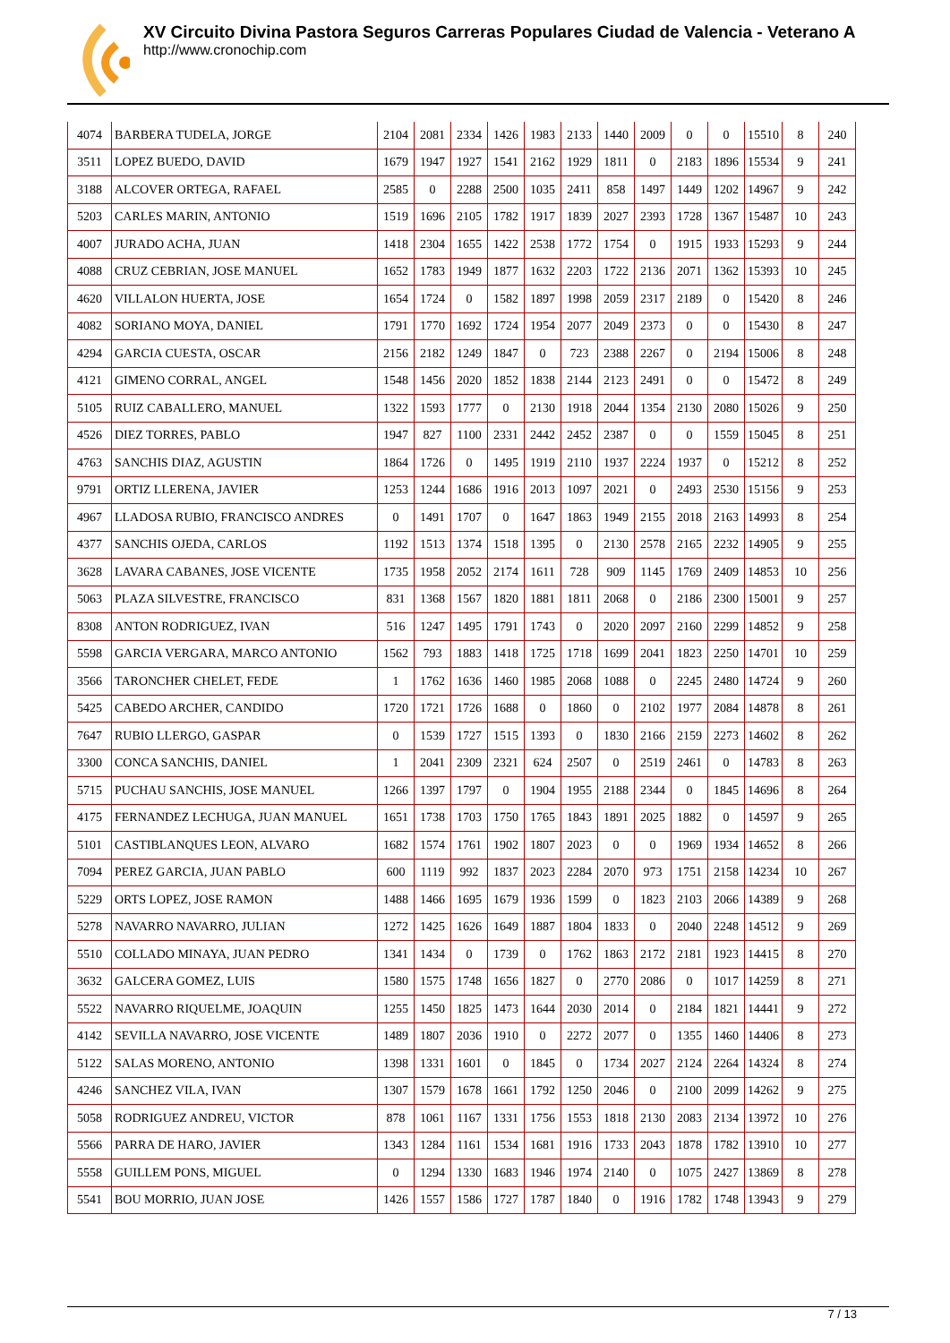XV Circuito Divina Pastora Seguros Carreras Populares Ciudad de Valencia - Veterano A
http://www.cronochip.com
| 4074 | BARBERA TUDELA, JORGE | 2104 | 2081 | 2334 | 1426 | 1983 | 2133 | 1440 | 2009 | 0 | 0 | 15510 | 8 | 240 |
| 3511 | LOPEZ BUEDO, DAVID | 1679 | 1947 | 1927 | 1541 | 2162 | 1929 | 1811 | 0 | 2183 | 1896 | 15534 | 9 | 241 |
| 3188 | ALCOVER ORTEGA, RAFAEL | 2585 | 0 | 2288 | 2500 | 1035 | 2411 | 858 | 1497 | 1449 | 1202 | 14967 | 9 | 242 |
| 5203 | CARLES MARIN, ANTONIO | 1519 | 1696 | 2105 | 1782 | 1917 | 1839 | 2027 | 2393 | 1728 | 1367 | 15487 | 10 | 243 |
| 4007 | JURADO ACHA, JUAN | 1418 | 2304 | 1655 | 1422 | 2538 | 1772 | 1754 | 0 | 1915 | 1933 | 15293 | 9 | 244 |
| 4088 | CRUZ CEBRIAN, JOSE MANUEL | 1652 | 1783 | 1949 | 1877 | 1632 | 2203 | 1722 | 2136 | 2071 | 1362 | 15393 | 10 | 245 |
| 4620 | VILLALON HUERTA, JOSE | 1654 | 1724 | 0 | 1582 | 1897 | 1998 | 2059 | 2317 | 2189 | 0 | 15420 | 8 | 246 |
| 4082 | SORIANO MOYA, DANIEL | 1791 | 1770 | 1692 | 1724 | 1954 | 2077 | 2049 | 2373 | 0 | 0 | 15430 | 8 | 247 |
| 4294 | GARCIA CUESTA, OSCAR | 2156 | 2182 | 1249 | 1847 | 0 | 723 | 2388 | 2267 | 0 | 2194 | 15006 | 8 | 248 |
| 4121 | GIMENO CORRAL, ANGEL | 1548 | 1456 | 2020 | 1852 | 1838 | 2144 | 2123 | 2491 | 0 | 0 | 15472 | 8 | 249 |
| 5105 | RUIZ CABALLERO, MANUEL | 1322 | 1593 | 1777 | 0 | 2130 | 1918 | 2044 | 1354 | 2130 | 2080 | 15026 | 9 | 250 |
| 4526 | DIEZ TORRES, PABLO | 1947 | 827 | 1100 | 2331 | 2442 | 2452 | 2387 | 0 | 0 | 1559 | 15045 | 8 | 251 |
| 4763 | SANCHIS DIAZ, AGUSTIN | 1864 | 1726 | 0 | 1495 | 1919 | 2110 | 1937 | 2224 | 1937 | 0 | 15212 | 8 | 252 |
| 9791 | ORTIZ LLERENA, JAVIER | 1253 | 1244 | 1686 | 1916 | 2013 | 1097 | 2021 | 0 | 2493 | 2530 | 15156 | 9 | 253 |
| 4967 | LLADOSA RUBIO, FRANCISCO ANDRES | 0 | 1491 | 1707 | 0 | 1647 | 1863 | 1949 | 2155 | 2018 | 2163 | 14993 | 8 | 254 |
| 4377 | SANCHIS OJEDA, CARLOS | 1192 | 1513 | 1374 | 1518 | 1395 | 0 | 2130 | 2578 | 2165 | 2232 | 14905 | 9 | 255 |
| 3628 | LAVARA CABANES, JOSE VICENTE | 1735 | 1958 | 2052 | 2174 | 1611 | 728 | 909 | 1145 | 1769 | 2409 | 14853 | 10 | 256 |
| 5063 | PLAZA SILVESTRE, FRANCISCO | 831 | 1368 | 1567 | 1820 | 1881 | 1811 | 2068 | 0 | 2186 | 2300 | 15001 | 9 | 257 |
| 8308 | ANTON RODRIGUEZ, IVAN | 516 | 1247 | 1495 | 1791 | 1743 | 0 | 2020 | 2097 | 2160 | 2299 | 14852 | 9 | 258 |
| 5598 | GARCIA VERGARA, MARCO ANTONIO | 1562 | 793 | 1883 | 1418 | 1725 | 1718 | 1699 | 2041 | 1823 | 2250 | 14701 | 10 | 259 |
| 3566 | TARONCHER CHELET, FEDE | 1 | 1762 | 1636 | 1460 | 1985 | 2068 | 1088 | 0 | 2245 | 2480 | 14724 | 9 | 260 |
| 5425 | CABEDO ARCHER, CANDIDO | 1720 | 1721 | 1726 | 1688 | 0 | 1860 | 0 | 2102 | 1977 | 2084 | 14878 | 8 | 261 |
| 7647 | RUBIO LLERGO, GASPAR | 0 | 1539 | 1727 | 1515 | 1393 | 0 | 1830 | 2166 | 2159 | 2273 | 14602 | 8 | 262 |
| 3300 | CONCA SANCHIS, DANIEL | 1 | 2041 | 2309 | 2321 | 624 | 2507 | 0 | 2519 | 2461 | 0 | 14783 | 8 | 263 |
| 5715 | PUCHAU SANCHIS, JOSE MANUEL | 1266 | 1397 | 1797 | 0 | 1904 | 1955 | 2188 | 2344 | 0 | 1845 | 14696 | 8 | 264 |
| 4175 | FERNANDEZ LECHUGA, JUAN MANUEL | 1651 | 1738 | 1703 | 1750 | 1765 | 1843 | 1891 | 2025 | 1882 | 0 | 14597 | 9 | 265 |
| 5101 | CASTIBLANQUES LEON, ALVARO | 1682 | 1574 | 1761 | 1902 | 1807 | 2023 | 0 | 0 | 1969 | 1934 | 14652 | 8 | 266 |
| 7094 | PEREZ GARCIA, JUAN PABLO | 600 | 1119 | 992 | 1837 | 2023 | 2284 | 2070 | 973 | 1751 | 2158 | 14234 | 10 | 267 |
| 5229 | ORTS LOPEZ, JOSE RAMON | 1488 | 1466 | 1695 | 1679 | 1936 | 1599 | 0 | 1823 | 2103 | 2066 | 14389 | 9 | 268 |
| 5278 | NAVARRO NAVARRO, JULIAN | 1272 | 1425 | 1626 | 1649 | 1887 | 1804 | 1833 | 0 | 2040 | 2248 | 14512 | 9 | 269 |
| 5510 | COLLADO MINAYA, JUAN PEDRO | 1341 | 1434 | 0 | 1739 | 0 | 1762 | 1863 | 2172 | 2181 | 1923 | 14415 | 8 | 270 |
| 3632 | GALCERA GOMEZ, LUIS | 1580 | 1575 | 1748 | 1656 | 1827 | 0 | 2770 | 2086 | 0 | 1017 | 14259 | 8 | 271 |
| 5522 | NAVARRO RIQUELME, JOAQUIN | 1255 | 1450 | 1825 | 1473 | 1644 | 2030 | 2014 | 0 | 2184 | 1821 | 14441 | 9 | 272 |
| 4142 | SEVILLA NAVARRO, JOSE VICENTE | 1489 | 1807 | 2036 | 1910 | 0 | 2272 | 2077 | 0 | 1355 | 1460 | 14406 | 8 | 273 |
| 5122 | SALAS MORENO, ANTONIO | 1398 | 1331 | 1601 | 0 | 1845 | 0 | 1734 | 2027 | 2124 | 2264 | 14324 | 8 | 274 |
| 4246 | SANCHEZ VILA, IVAN | 1307 | 1579 | 1678 | 1661 | 1792 | 1250 | 2046 | 0 | 2100 | 2099 | 14262 | 9 | 275 |
| 5058 | RODRIGUEZ ANDREU, VICTOR | 878 | 1061 | 1167 | 1331 | 1756 | 1553 | 1818 | 2130 | 2083 | 2134 | 13972 | 10 | 276 |
| 5566 | PARRA DE HARO, JAVIER | 1343 | 1284 | 1161 | 1534 | 1681 | 1916 | 1733 | 2043 | 1878 | 1782 | 13910 | 10 | 277 |
| 5558 | GUILLEM PONS, MIGUEL | 0 | 1294 | 1330 | 1683 | 1946 | 1974 | 2140 | 0 | 1075 | 2427 | 13869 | 8 | 278 |
| 5541 | BOU MORRIO, JUAN JOSE | 1426 | 1557 | 1586 | 1727 | 1787 | 1840 | 0 | 1916 | 1782 | 1748 | 13943 | 9 | 279 |
7 / 13